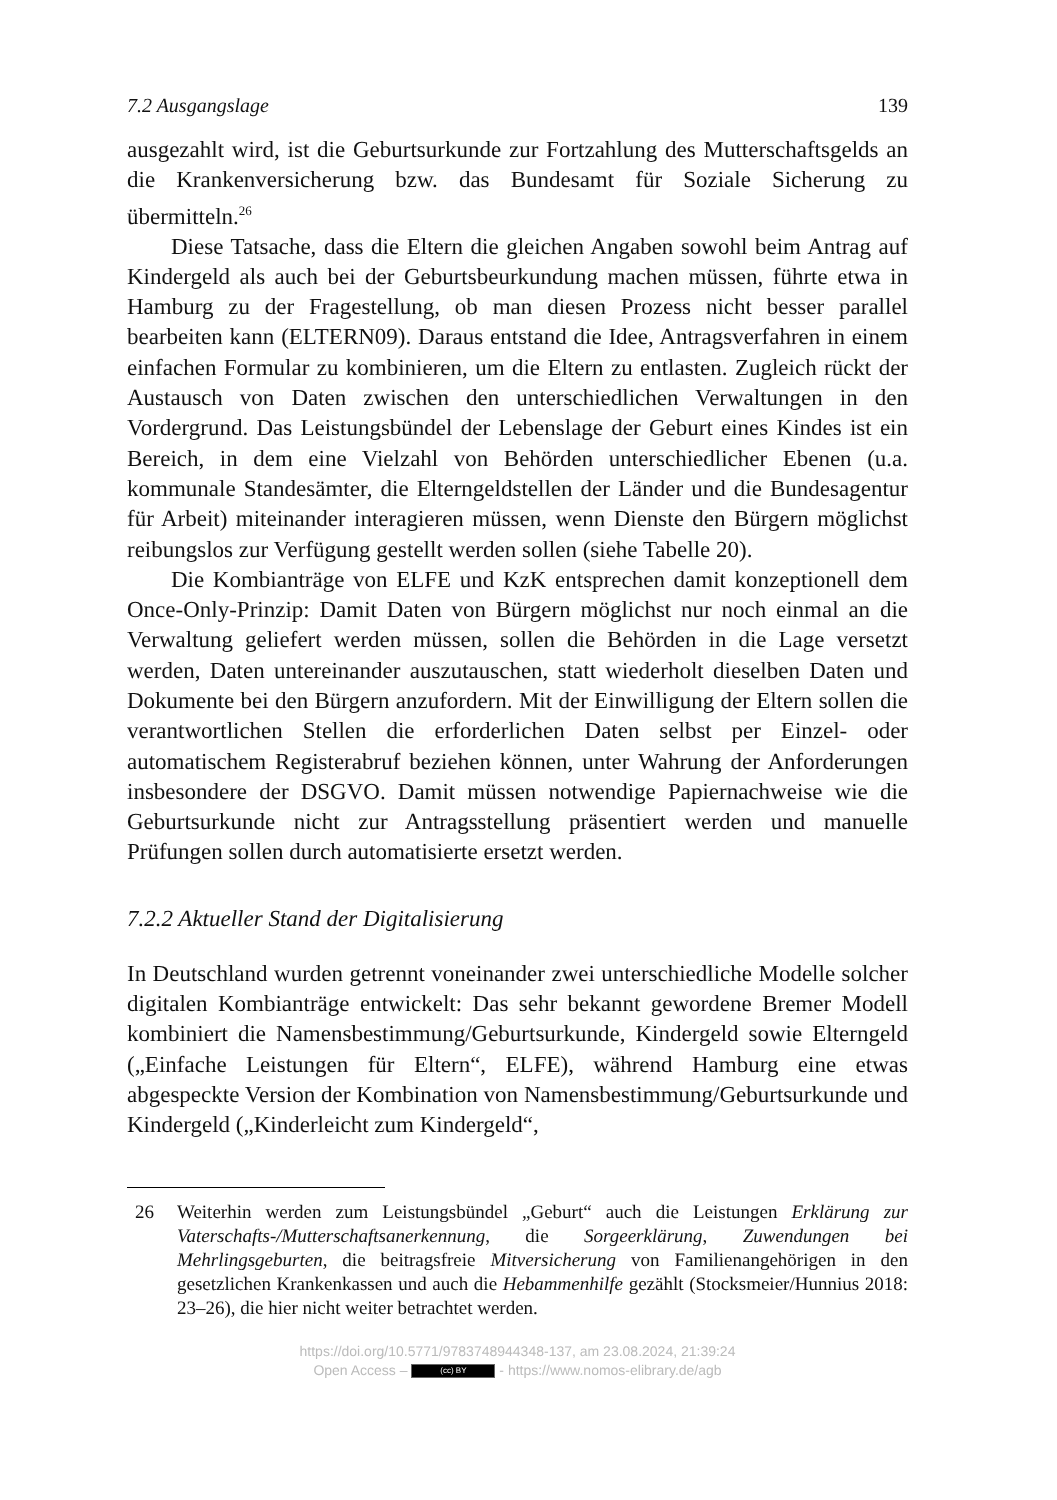7.2 Ausgangslage 139
ausgezahlt wird, ist die Geburtsurkunde zur Fortzahlung des Mutterschafts­gelds an die Krankenversicherung bzw. das Bundesamt für Soziale Sicherung zu übermitteln.<sup>26</sup>
Diese Tatsache, dass die Eltern die gleichen Angaben sowohl beim Antrag auf Kindergeld als auch bei der Geburtsbeurkundung machen müssen, führte etwa in Hamburg zu der Fragestellung, ob man diesen Prozess nicht besser parallel bearbeiten kann (ELTERN09). Daraus entstand die Idee, Antragsver­fahren in einem einfachen Formular zu kombinieren, um die Eltern zu entlas­ten. Zugleich rückt der Austausch von Daten zwischen den unterschiedlichen Verwaltungen in den Vordergrund. Das Leistungsbündel der Lebenslage der Geburt eines Kindes ist ein Bereich, in dem eine Vielzahl von Behörden unterschiedlicher Ebenen (u.a. kommunale Standesämter, die Elterngeldstel­len der Länder und die Bundesagentur für Arbeit) miteinander interagieren müssen, wenn Dienste den Bürgern möglichst reibungslos zur Verfügung gestellt werden sollen (siehe Tabelle 20).
Die Kombianträge von ELFE und KzK entsprechen damit konzeptionell dem Once-Only-Prinzip: Damit Daten von Bürgern möglichst nur noch ein­mal an die Verwaltung geliefert werden müssen, sollen die Behörden in die Lage versetzt werden, Daten untereinander auszutauschen, statt wiederholt dieselben Daten und Dokumente bei den Bürgern anzufordern. Mit der Ein­willigung der Eltern sollen die verantwortlichen Stellen die erforderlichen Daten selbst per Einzel- oder automatischem Registerabruf beziehen können, unter Wahrung der Anforderungen insbesondere der DSGVO. Damit müssen notwendige Papiernachweise wie die Geburtsurkunde nicht zur Antragsstel­lung präsentiert werden und manuelle Prüfungen sollen durch automatisierte ersetzt werden.
7.2.2 Aktueller Stand der Digitalisierung
In Deutschland wurden getrennt voneinander zwei unterschiedliche Model­le solcher digitalen Kombianträge entwickelt: Das sehr bekannt gewordene Bremer Modell kombiniert die Namensbestimmung/Geburtsurkunde, Kin­dergeld sowie Elterngeld („Einfache Leistungen für Eltern“, ELFE), während Hamburg eine etwas abgespeckte Version der Kombination von Namensbe­stimmung/Geburtsurkunde und Kindergeld („Kinderleicht zum Kindergeld“,
26 Weiterhin werden zum Leistungsbündel „Geburt“ auch die Leistungen Erklärung zur Vaterschafts-/Mutterschaftsanerkennung, die Sorgeerklärung, Zuwendungen bei Mehrlingsgeburten, die beitragsfreie Mitversicherung von Familienangehörigen in den gesetzlichen Krankenkassen und auch die Hebammenhilfe gezählt (Stocksmei­er/Hunnius 2018: 23–26), die hier nicht weiter betrachtet werden.
https://doi.org/10.5771/9783748944348-137, am 23.08.2024, 21:39:24
Open Access – (cc) BY - https://www.nomos-elibrary.de/agb